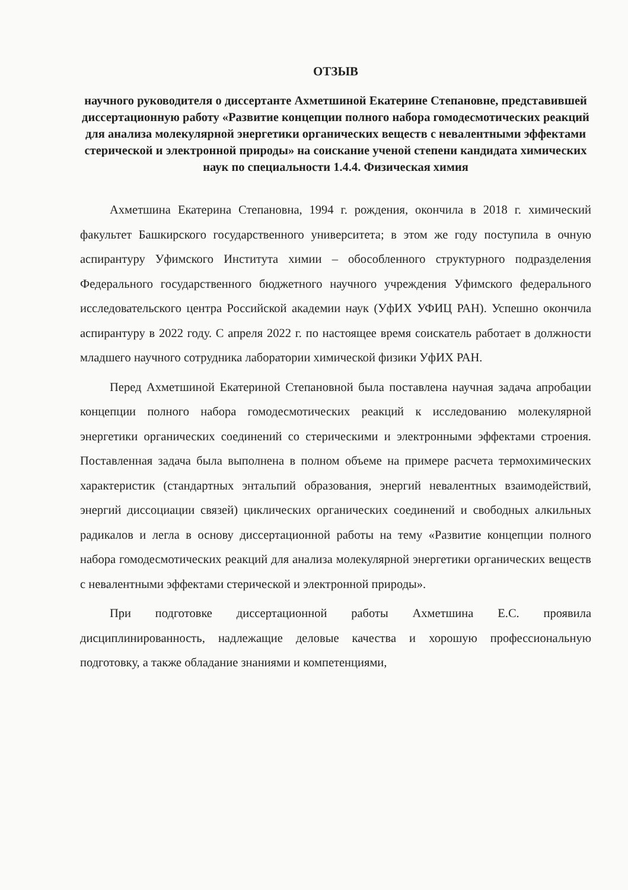ОТЗЫВ
научного руководителя о диссертанте Ахметшиной Екатерине Степановне, представившей диссертационную работу «Развитие концепции полного набора гомодесмотических реакций для анализа молекулярной энергетики органических веществ с невалентными эффектами стерической и электронной природы» на соискание ученой степени кандидата химических наук по специальности 1.4.4. Физическая химия
Ахметшина Екатерина Степановна, 1994 г. рождения, окончила в 2018 г. химический факультет Башкирского государственного университета; в этом же году поступила в очную аспирантуру Уфимского Института химии – обособленного структурного подразделения Федерального государственного бюджетного научного учреждения Уфимского федерального исследовательского центра Российской академии наук (УфИХ УФИЦ РАН). Успешно окончила аспирантуру в 2022 году. С апреля 2022 г. по настоящее время соискатель работает в должности младшего научного сотрудника лаборатории химической физики УфИХ РАН.
Перед Ахметшиной Екатериной Степановной была поставлена научная задача апробации концепции полного набора гомодесмотических реакций к исследованию молекулярной энергетики органических соединений со стерическими и электронными эффектами строения. Поставленная задача была выполнена в полном объеме на примере расчета термохимических характеристик (стандартных энтальпий образования, энергий невалентных взаимодействий, энергий диссоциации связей) циклических органических соединений и свободных алкильных радикалов и легла в основу диссертационной работы на тему «Развитие концепции полного набора гомодесмотических реакций для анализа молекулярной энергетики органических веществ с невалентными эффектами стерической и электронной природы».
При подготовке диссертационной работы Ахметшина Е.С. проявила дисциплинированность, надлежащие деловые качества и хорошую профессиональную подготовку, а также обладание знаниями и компетенциями,